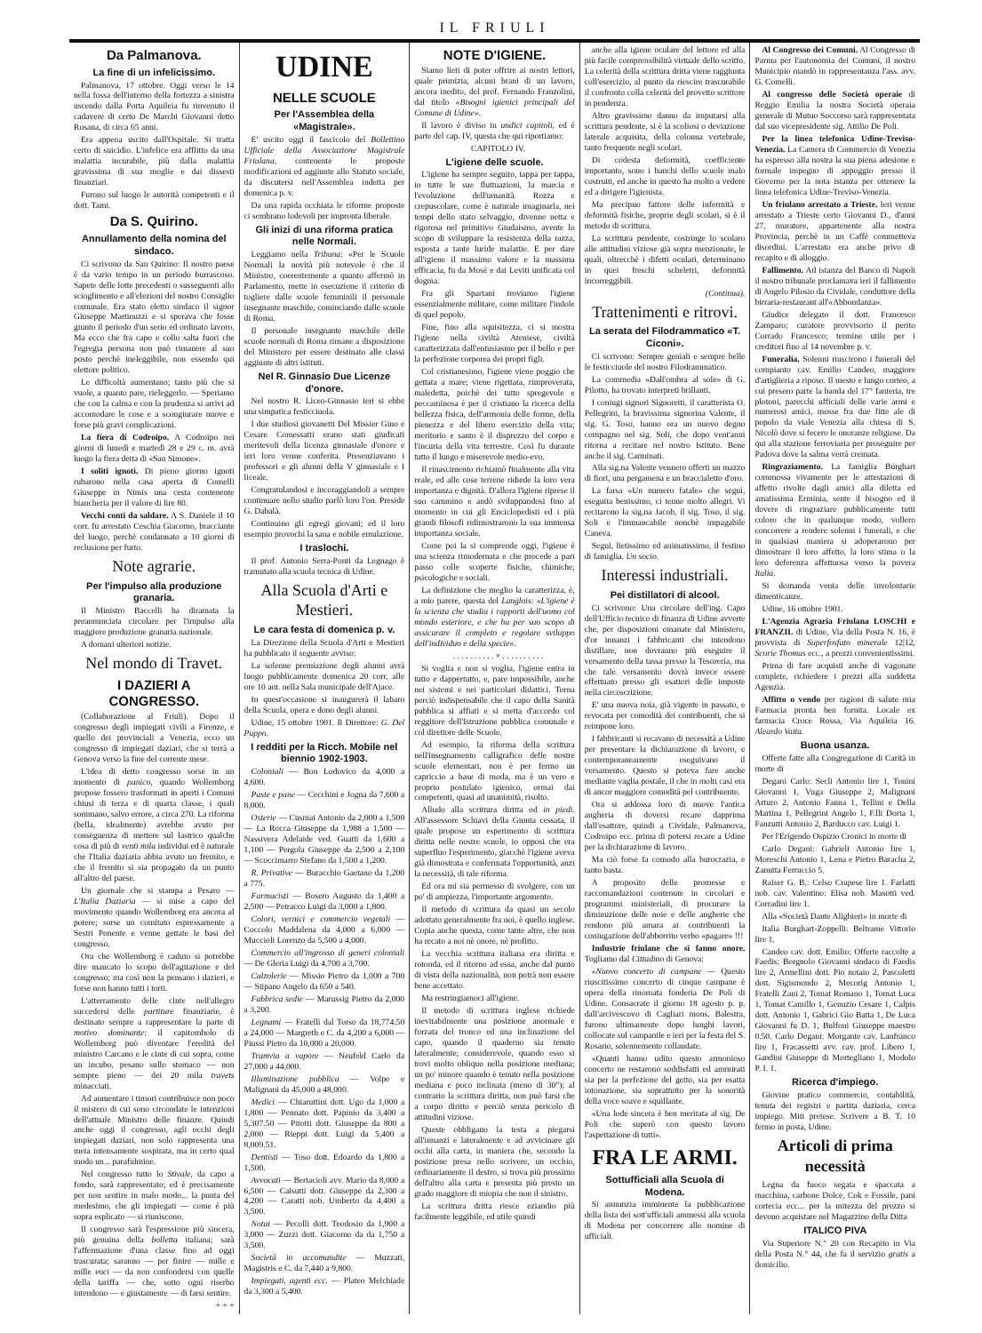IL FRIULI
Da Palmanova.
La fine di un infelicissimo.
Palmanova, 17 ottobre. Oggi verso le 14 nella fossa dell'interno della fortezza a sinistra uscendo dalla Porta Aquileia fu rinvenuto il cadavere di certo De Marchi Giovanni detto Rosana, di circa 65 anni.
Era appena uscito dall'Ospitale. Si tratta certo di suicidio. L'infelice era afflitto da una malattia incurabile, più dalla malattia gravissima di sua moglie e dai dissesti finanziari.
Furono sul luogo le autorità competenti e il dott. Tami.
Da S. Quirino.
Annullamento della nomina del sindaco.
Ci scrivono da San Quirino: Il nostro paese è da vario tempo in un periodo burrascoso. Sapete delle lotte precedenti o susseguenti allo scioglimento e all'elezioni del nostro Consiglio comunale. Era stato eletto sindaco il signor Giuseppe Martinuzzi e si sperava che fosse giunto il periodo d'un serio ed ordinato lavoro. Ma ecco che fra capo e collo salta fuori che l'egregia persona non può rimanere al suo posto perchè ineleggibile, non essendo qui elettore politico.
Le difficoltà aumentano; tanto più che si vuole, a quanto pare, rieleggerlo. — Speriamo che con la calma e con la prudenza si arrivi ad accomodare le cose e a scongiurare nuove e forse più gravi complicazioni.
La fiera di Codroipo. A Codroipo nei giorni di lunedì e martedì 28 e 29 c. m. avrà luogo la fiera detta di «San Simone».
I soliti ignoti. Di pieno giorno ignoti rubarono nella casa aperta di Comelli Giuseppe in Nimis una cesta contenente biancheria per il valore di lire 80.
Vecchi conti da saldare. A S. Daniele il 10 corr. fu arrestato Ceschia Giacomo, bracciante del luogo, perchè condannato a 10 giorni di reclusione per furto.
Note agrarie.
Per l'impulso alla produzione granaria.
Il Ministro Baccelli ha diramata la preannunciata circolare per l'impulso alla maggiore produzione granaria nazionale.
A domani ulteriori notizie.
Nel mondo di Travet.
I DAZIERI A CONGRESSO.
(Collaborazione al Friuli). Dopo il congresso degli impiegati civili a Firenze, e quello dei provinciali a Venezia, ecco un congresso di impiegati daziari, che si terrà a Genova verso la fine del corrente mese.
L'idea di detto congresso sorse in un momento di panico, quando Wollemborg propose fossero trasformati in aperti i Comuni chiusi di terza e di quarta classe, i quali sommano, salvo errore, a circa 270. La riforma (bella, idealmente) avrebbe avuto per conseguenza di mettere sul lastrico qualche cosa di più di venti mila individui ed è naturale che l'Italia daziaria abbia avuto un fremito, e che il fremito si sia propagato da un punto all'altro del paese.
Un giornale che si stampa a Pesaro — L'Italia Daziaria — si mise a capo del movimento quando Wollemborg era ancora al potere; sorse un comitato espressamente a Sestri Ponente e venne gettate le basi del congresso.
Ora che Wollemborg è caduto si potrebbe dire mancato lo scopo dell'agitazione e del congresso; ma così non la pensano i dazieri, e forse non hanno tutti i torti.
L'atterramento delle cinte nell'allegro succedersi delle partiture finanziarie, è destinato sempre a rappresentare la parte di motivo dominante: il capitombolo di Wollemborg può diventare l'eredità del ministro Carcano e le cinte di cui sopra, come un incubo, pesano sullo stomaco — non sempre pieno — dei 20 mila travets minacciati.
Ad aumentare i timori contribuisce non poco il mistero di cui sono circondate le intenzioni dell'attuale Ministro delle finanze. Quindi anche oggi il congresso, agli occhi degli impiegati daziari, non solo rappresenta una meta intensamente sospirata, ma in certo qual modo un... parafulmine.
Nel congresso tutto lo Stivale, da capo a fondo, sarà rappresentato; ed è precisamente per non sentire in malo modo... la punta del medesimo, che gli impiegati — come è più sopra esplicato — si riuniscono.
Il congresso sarà l'espressione più sincera, più genuina della bolletta italiana; sarà l'affermazione d'una classe fino ad oggi trascurata; saranno — per finire — mille e mille voci — da non confondersi con quelle della tariffa — che, sotto ogni riserbo intendono — e giustamente — di farsi sentire.
+ + +
UDINE
NELLE SCUOLE
Per l'Assemblea della «Magistrale».
E' uscito oggi il fascicolo del Bollettino Ufficiale della Associazione Magistrale Friulana, contenente le proposte modificazioni ed aggiunte allo Statuto sociale, da discutersi nell'Assemblea indetta per domenica p. v.
Da una rapida occhiata le riforme proposte ci sembrano lodevoli per impronta liberale.
Gli inizi di una riforma pratica nelle Normali.
Leggiamo nella Tribuna: «Per le Scuole Normali la novità più notevole è che il Ministro, coerentemente a quanto affermò in Parlamento, mette in esecuzione il criterio di togliere dalle scuole femminili il personale insegnante maschile, cominciando dalle scuole di Roma.
Il personale insegnante maschile delle scuole normali di Roma rimane a disposizione del Ministero per essere destinato alle classi aggiunte di altri istituti.
Nel R. Ginnasio Due Licenze d'onore.
Nel nostro R. Liceo-Ginnasio ieri si ebbe una simpatica festicciuola.
I due studiosi giovanetti Del Missier Gino e Cesare Comessatti erano stati giudicati meritevoli della licenza ginnasiale d'onore e ieri loro venne conferita. Presenziavano i professori e gli alunni della V ginnasiale e I liceale.
Congratulandosi e incoraggiandoli a sempre continuare nello studio parlò loro l'on. Preside G. Dabalà.
Continuino gli egregi giovani; ed il loro esempio provochi la sana e nobile emulazione.
I traslochi.
Il prof. Antonio Serra-Ponti da Legnago è tramutato alla scuola tecnica di Udine.
Alla Scuola d'Arti e Mestieri.
Le cara festa di domenica p. v.
La Direzione della Scuola d'Arti e Mestieri ha pubblicato il seguente avviso:
La solenne premiazione degli alunni avrà luogo pubblicamente domenica 20 corr. alle ore 10 ant. nella Sala municipale dell'Ajace.
In quest'occasione si inaugurerà il labaro della Scuola, opera e dono degli alunni.
Udine, 15 ottobre 1901. Il Direttore: G. Del Puppo.
I redditi per la Ricch. Mobile nel biennio 1902-1903.
Coloniali — Bon Lodovico da 4,000 a 4,600.
Paste e pane — Cecchini e Jogna da 7,600 a 8,000.
Osterie — Cusmai Antonio da 2,000 a 1,500 — La Rocca Giuseppe da 1,988 a 1,500 — Nassivera Adelaide ved. Guatti da 1,600 a 1,100 — Pergola Giuseppe da 2,500 a 2,100 — Scoccimarro Stefano da 1,500 a 1,200.
R. Privative — Buracchio Gaetano da 1,200 a 775.
Farmacisti — Bosero Augusto da 1,400 a 2,500 — Petracco Luigi da 3,000 a 1,800.
Colori, vernici e commercio vegetali — Coccolo Maddalena da 4,000 a 6,000 — Muccioli Lorenzo da 5,500 a 4,000.
Commercio all'ingrosso di generi coloniali — De Gleria Luigi da 4,700 a 3,700.
Calzolerie — Missio Pietro da 1,000 a 700 — Stipano Angelo da 650 a 540.
Fabbrica sedie — Marussig Pietro da 2,000 a 3,200.
Legnami — Fratelli dal Torso da 18,774.50 a 24,000 — Margreth e C. da 4,200 a 6,000 — Piussi Pietro da 10,000 a 20,000.
Tramvia a vapore — Neufeld Carlo da 27,000 a 44,000.
Illuminazione pubblica — Volpe e Malignani da 45,000 a 48,000.
Medici — Chiaruttini dott. Ugo da 1,000 a 1,800 — Pennato dott. Papinio da 3,400 a 5,307.50 — Pitotti dott. Giuseppe da 800 a 2,000 — Rieppi dott. Luigi da 5,400 a 8,009.51.
Dentisti — Toso dott. Edoardo da 1,800 a 1,500.
Avvocati — Bertacioli avv. Mario da 8,000 a 6,500 — Caisutti dott. Giuseppe da 2,300 a 4,200 — Caratti nob. Umberto da 4,400 a 3,500.
Notai — Pecolli dott. Teodosio da 1,900 a 3,000 — Zuzzi dott. Giacomo da da 1,750 a 3,500.
Società in accomandite — Muzzati, Magistris e C. da 7,440 a 9,800.
Impiegati, agenti ecc. — Plateo Melchiade da 3,300 a 5,400.
NOTE D'IGIENE.
Siamo lieti di poter offrire ai nostri lettori, quale primizia, alcuni brani di un lavoro, ancora inedito, del prof. Fernando Franzolini, dal titolo «Bisogni igienici principali del Comune di Udine».
Il lavoro è diviso in undici capitoli, ed è parte del cap. IV, questa che qui riportiamo:
CAPITOLO IV.
L'igiene delle scuole.
L'igiene ha sempre seguito, tappa per tappa, in tutte le sue fluttuazioni, la marcia e l'evoluzione dell'umanità. Rozza e crepuscolare, come è naturale imaginarla, nei tempi dello stato selvaggio, divenne netta e rigorosa nel primitivo Giudaismo, avente lo scopo di sviluppare la resistenza della razza, esposta a tante luride malattie. E per dare all'igiene il massimo valore e la massima efficacia, fu da Mosè e dai Leviti unificata col dogma.
Fra gli Spartani troviamo l'igiene essenzialmente militare, come militare l'indole di quel popolo.
Fine, fino alla squisitezza, ci si mostra l'igiene nella civiltà Ateniese, civiltà caratterizzata dall'entusiasmo per il bello e per la perfezione corporea dei propri figli.
Col cristianesimo, l'igiene viene poggio che gettata a mare; viene rigettata, rimproverata, maledetta, poichè dei tutto spregevole e peccaminosa è per il cristiano la ricerca della bellezza fisica, dell'armonia delle forme, della pienezza e del libero esercizio della vita; meritorio e santo è il disprezzo del corpo e l'incuria della vita terrestre. Così fu durante tutto il lungo e miserevole medio-evo.
Il rinascimento richiamò finalmente alla vita reale, ed alle cose terrene ridiede la loro vera importanza e dignità. D'allora l'igiene riprese il suo cammino e andò sviluppandosi fino al momento in cui gli Enciclopedisti ed i più grandi filosofi ridimostrarono la sua immensa importanza sociale.
Come poi la si comprende oggi, l'igiene è una scienza rimodernata e che procede a pari passo colle scoperte fisiche, chimiche, psicologiche e sociali.
La definizione che meglio la caratterizza, è, a mio parere, questa del Langlois: «L'igiene è la scienza che studia i rapporti dell'uomo col mondo esteriore, e che ha per suo scopo di assicurare il completo e regolare sviluppo dell'individuo e della specie».
. . . . . . . . . . × . . . . . . . . . .
Si voglia e non si voglia, l'igiene entra in tutto e dappertutto, e, pare impossibile, anche nei sistemi e nei particolari didattici. Torna perciò indispensabile che il capo della Sanità pubblica si affiati e si metta d'accordo col reggitore dell'Istruzione pubblica comunale e col direttore delle Scuole.
Ad esempio, la riforma della scrittura nell'insegnamento calligrafico delle nostre scuole elementari, non è per fermo un capriccio a base di moda, ma è un vero e proprio postulato igienico, ormai dai competenti, quasi ad unanimità, risolto.
Alludo alla scrittura diritta od in piedi. All'assessore Schiavi della Giunta cessata, il quale propose un esperimento di scrittura diritta nelle nostre scuole, io opposi che era superfluo l'esperimento, giacchè l'igiene aveva già dimostrata e confermata l'opportunità, anzi la necessità, di tale riforma.
Ed ora mi sia permesso di svolgere, con un po' di ampiezza, l'importante argomento.
Il metodo di scrittura da quasi un secolo adottato generalmente fra noi, è quello inglese. Copia anche questa, come tante altre, che non ha recato a noi nè onore, nè profitto.
La vecchia scrittura italiana era diritta e rotonda, ed il ritorno ad essa, anche dal punto di vista della nazionalità, non potrà non essere bene accettato.
Ma restringiamoci all'igiene.
Il metodo di scrittura inglese richiede inevitabilmente una posizione anormale e forzata del tronco ed una inclinazione del capo, quando il quaderno sia tenuto lateralmente; considerevole, quando esso si trovi molto obliquo nella posizione mediana; un po' minore quando è tenuto nella posizione mediana e poco inclinata (meno di 30°); al contrario la scrittura diritta, non può farsi che a corpo diritto e perciò senza pericolo di attitudini viziose.
Queste obbligano la testa a piegarsi all'innanzi e lateralmente e ad avvicinare gli occhi alla carta, in maniera che, secondo la posizione presa nello scrivere, un occhio, ordinariamente il destro, si trova più prossimo dell'altro alla carta e presenta più presto un grado maggiore di miopia che non il sinistro.
La scrittura dritta riesce eziandio più facilmente leggibile, ed utile quindi
anche alla igiene oculare del lettore ed alla più facile comprensibilità virtuale dello scritto. La celerità della scrittura dritta viene raggiunta coll'esercizio, al punto da riescire trascurabile il confronto colla celerità del provetto scrittore in pendenza.
Altro gravissimo danno da imputarsi alla scrittura pendente, si è la scoliosi o deviazione laterale acquisita, della colonna vertebrale, tanto frequente negli scolari.
Di codesta deformità, coefficiente importanto, sono i banchi dello scuole malo costruiti, ed anche in questo ha molto a vedere ed a dirigere l'igienista.
Ma precipuo fattore delle infermità e deformità fisiche, proprie degli scolari, si è il metodo di scrittura.
La scrittura pendente, costringe lo scolaro alle attitudini viziose già sopra menzionate, le quali, oltrecchè i difetti oculari, determinano in quei freschi scheletri, deformità incorreggibili.
(Continua).
Trattenimenti e ritrovi.
La serata del Filodrammatico «T. Ciconi».
Ci scrivono: Sempre geniali e sempre belle le festicciuole del nostro Filodrammatico.
La commedia «Dall'ombra al sole» di G. Pilotto, ha trovato interpreti brillanti.
I coniugi signori Signoretti, il caratterista O. Pellegrini, la bravissima signorina Valente, il sig. G. Toso, hanno ora un nuovo degno compagno nel sig. Soli, che dopo vent'anni ritorna a recitare nel nostro Istituto. Bene anche il sig. Carminati.
Alla sig.na Valente vennero offerti un mazzo di fiori, una pergamena e un braccialetto d'oro.
La farsa «Un numero fatale» che seguì, eseguita benissimo, ci tenne molto allegri. Vi recitarono la sig.na Jacob, il sig. Toso, il sig. Soli e l'immancabile nonchè impagabile Caneva.
Seguì, lietissimo ed animatissimo, il festino di famiglia. Un socio.
Interessi industriali.
Pei distillatori di alcool.
Ci scrivono: Una circolare dell'ing. Capo dell'Ufficio tecnico di finanza di Udine avverte che, per disposizioni emanate dal Ministero, d'or innanzi i fabbricanti che intendono distillare, non dovranno più eseguire il versamento della tassa presso la Tesoreria, ma che tale versamento dovrà invece essere effettuato presso gli esattori delle imposte nella circoscrizione.
E' una nuova noia, già vigente in passato, e revocata per comodità dei contribuenti, che si reimpone loro.
I fabbricanti si recavano di necessità a Udine per presentare la dichiarazione di lavoro, e contemporaneamente eseguivano il versamento. Questo si poteva fare anche mediante vaglia postale, il che in molti casi era di ancor maggiore comodità pel contribuente.
Ora si addossa loro di nuove l'antica angheria di doversi recare dapprima dall'esattore, quindi a Cividale, Palmanova, Codroipo ecc. prima di potersi recare a Udine per la dichiarazione di lavoro.
Ma ciò forse fa comodo alla burocrazia, e tanto basta.
A proposito delle promesse e raccomandazioni contenute in circolari e programmi ministeriali, di procurare la diminuzione delle noie e delle angherie che rendono più amara ai contribuenti la coniugazione dell'abborrito verbo «pagare» !!!
Industrie friulane che si fanno onore. Togliamo dal Cittadino di Genova:
«Nuovo concerto di campane — Questo riuscitissimo concerto di cinque campane è opera della rinomata fonderia De Poli di Udine. Consacrate il giorno 18 agosto p. p. dall'arcivescovo di Cagliari mons. Balestra, furono ultimamente dopo lunghi lavori, collocate sul campanile e ieri per la festa del S. Rosario, solennemente collaudate.
«Quanti hanno udito questo armonioso concerto ne restarono soddisfatti ed ammirati sia per la perfezione del getto, sia per esatta intonazione, sia soprattutto per la sonorità della voce soave e squillante.
«Una lode sincera è ben meritata al sig. De Poli che superò con questo lavoro l'aspettazione di tutti».
FRA LE ARMI.
Sottufficiali alla Scuola di Modena.
Si annunzia imminente la pubblicazione della lista dei sott'ufficiali ammessi alla scuola di Modena per concorrere alle nomine di ufficiali.
Al Congresso dei Comuni. Al Congresso di Parma per l'autonomia dei Comuni, il nostro Municipio mandò in rappresentanza l'ass. avv. G. Comelli.
Al congresso delle Società operaie di Reggio Emilia la nostra Società operaia generale di Mutuo Soccorso sarà rappresentata dal suo vicepresidente sig. Attilio De Poli.
Per la linea telefonica Udine-Treviso-Venezia. La Camera di Commercio di Venezia ha espresso alla nostra la sua piena adesione e formale impegno di appoggio presso il Governo per la nota istanza per ottenere la linea telefonica Udine-Treviso-Venezia.
Un friulano arrestato a Trieste. Ieri venne arrestato a Trieste certo Giovanni D., d'anni 27, muratore, appartenente alla nostra Provincia, perchè in un Caffè commetteva disordini. L'arrestato era anche privo di recapito e di alloggio.
Fallimento. Ad istanza del Banco di Napoli il nostro tribunale proclamava ieri il fallimento di Angelo Pilosio da Cividale, conduttore della birraria-restaurant all'«Abbondanza».
Giudice delegato il dott. Francesco Zamparo; curatore provvisorio il perito Corrado Francesco; termine utile per i creditori fino al 14 novembre p. v.
Funeralia. Solenni riuscirono i funerali del compianto cav. Emilio Candeo, maggiore d'artiglieria a riposo. Il mesto e lungo corteo, a cui presero parte la banda del 17° fanteria, tre plotoni, parecchi ufficiali delle varie armi e numerosi amici, mosse fra due fitte ale di popolo da viale Venezia alla chiesa di S. Nicolò dove si fecero le onoranze religiose. Da qui alla stazione ferroviaria per proseguire per Padova dove la salma verrà cremata.
Ringraziamento. La famiglia Burghart commossa vivamente per le attestazioni di affetto rivolte dagli amici alla diletta ed amatissima Erminia, sente il bisogno ed il dovere di ringraziare pubblicamente tutti coloro che in qualunque modo, vollero concorrere a rendere solenni i funerali, e che in qualsiasi maniera si adoperarono per dimostrare il loro affetto, la loro stima o la loro deferenza affettuosa verso la povera Italia.
Si domanda venia delle involontarie dimenticanze.
Udine, 16 ottobre 1901.
L'Agenzia Agraria Friulana LOSCHI e FRANZIL di Udine, Via della Posta N. 16, è provvista di Superfosfato minerale 12|12, Scorie Thomas ecc., a prezzi convenientissimi.
Prima di fare acquisti anche di vagonate complete, richiedere i prezzi alla suddetta Agenzia.
Affitto o vendo per ragioni di salute mia Farmacia pronta ben fornita. Locale ex farmacia Croce Rossa, Via Aquileia 16. Aleardo Vaita.
Buona usanza.
Offerte fatte alla Congregazione di Carità in morte di
Degani Carlo: Secli Antonio lire 1, Tonini Giovanni 1, Vuga Giuseppe 2, Malignani Arturo 2, Antonio Fanna 1, Tellini e Della Martina 1, Pellegrini Angelo 1, F.lli Dorta 1, Fanzutti Antonio 2, Barducco cav. Luigi 1.
Per l'Erigendo Ospizio Cronici in morte di
Carlo Degani: Gabrieli Antonio lire 1, Moreschi Antonio 1, Lena e Pietro Baracha 2, Zanutta Ferruccio 5.
Raiser G. B.: Celso Crapese lire 1. Farlatti nob. cav. Valentino: Elisa nob. Masotti ved. Corradini lire 1.
Alla «Società Dante Alighieri» in morte di
Italia Burghart-Zoppelli: Beltrame Vittorio lire 1.
Candeo cav. dott. Emilio: Offerte raccolte a Faedis: Borgnolo Giovanni sindaco di Faedis lire 2, Armellini dott. Pio notaio 2, Pascoletti dott. Sigismondo 2, Mecorig Antonio 1, Fratelli Zani 2, Tomat Romano 1, Tomat Luca 1, Tomat Camillo 1, Genuzio Cesare 1, Calpis dott. Antonio 1, Gabrici Gio Batta 1, De Luca Giovanni fu D. 1, Bulfoni Giuseppe maestro 0.50. Carlo Degani: Morgante cav. Lanfranco lire 1, Fracassetti avv. cav. prof. Libero 1, Gandini Giuseppe di Mortegliano 1, Modolo P. I. 1.
Ricerca d'impiego.
Giovine pratico commercio, contabilità, tenuta dei registri e partita daziaria, cerca impiego. Miti pretese. Scrivere a B. T. 10 fermo in posta, Udine.
Articoli di prima necessità
Legna da fuoco segata e spaccata a macchina, carbone Dolce, Cok e Fossile, pani cortecia ecc... per la mitezza del prezzo si devono acquistare nel Magazzino della Ditta
ITALICO PIVA
Via Superiore N.° 20 con Recapito in Via della Posta N.° 44, che fa il servizio gratis a domicilio.